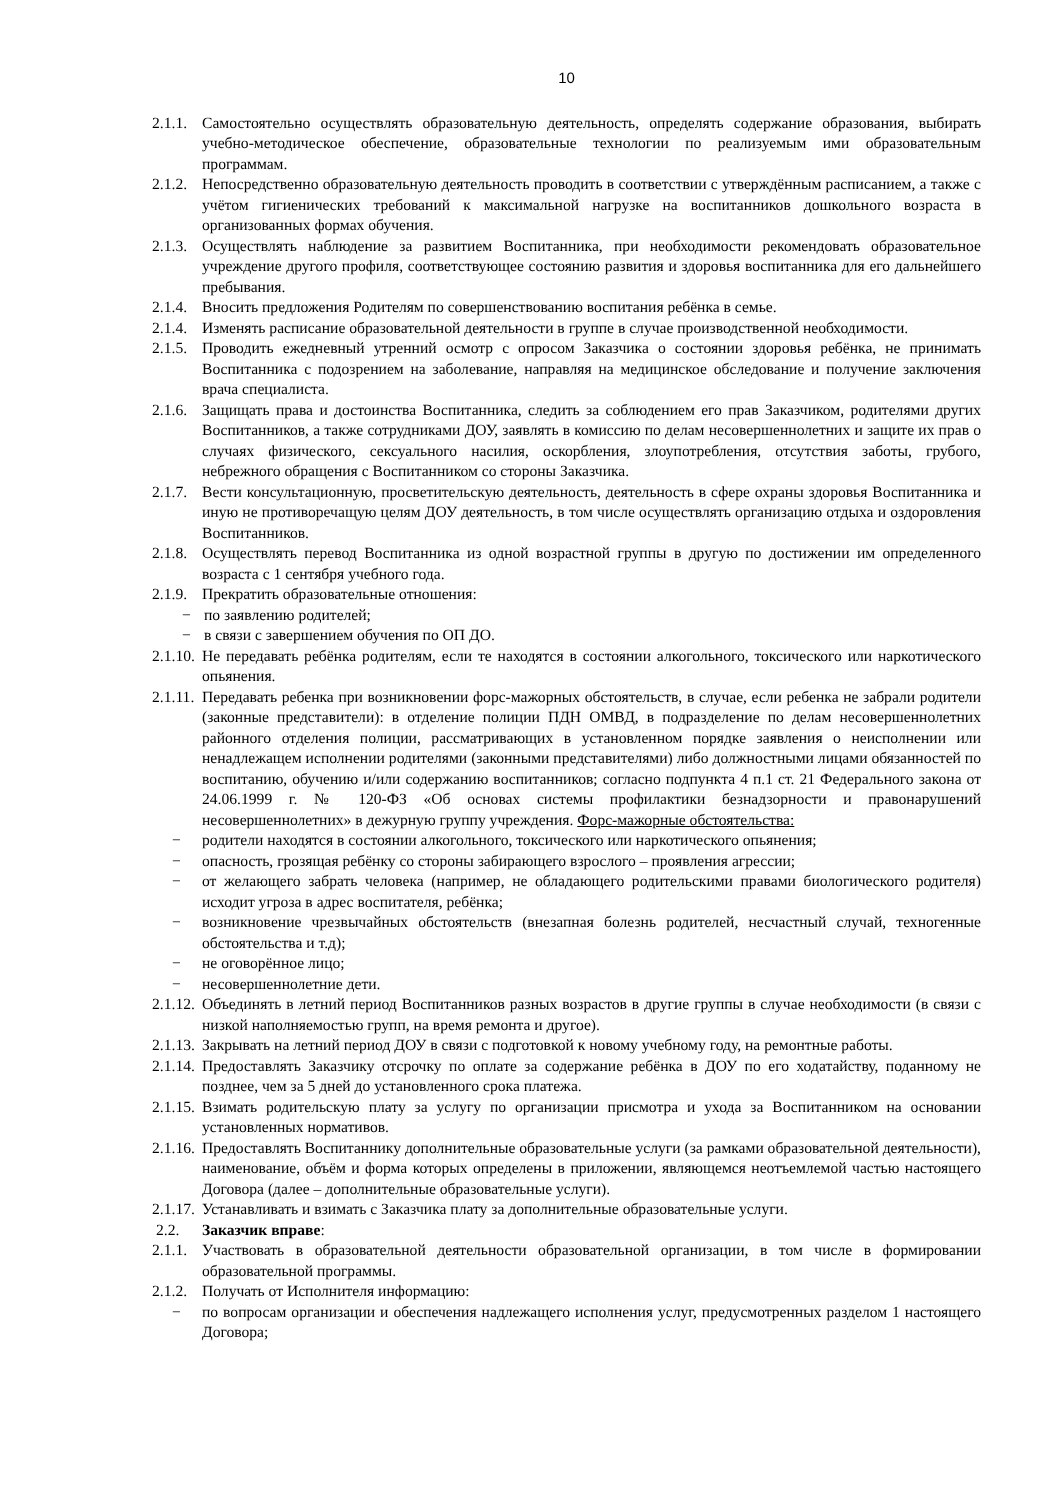10
2.1.1. Самостоятельно осуществлять образовательную деятельность, определять содержание образования, выбирать учебно-методическое обеспечение, образовательные технологии по реализуемым ими образовательным программам.
2.1.2. Непосредственно образовательную деятельность проводить в соответствии с утверждённым расписанием, а также с учётом гигиенических требований к максимальной нагрузке на воспитанников дошкольного возраста в организованных формах обучения.
2.1.3. Осуществлять наблюдение за развитием Воспитанника, при необходимости рекомендовать образовательное учреждение другого профиля, соответствующее состоянию развития и здоровья воспитанника для его дальнейшего пребывания.
2.1.4. Вносить предложения Родителям по совершенствованию воспитания ребёнка в семье.
2.1.4. Изменять расписание образовательной деятельности в группе в случае производственной необходимости.
2.1.5. Проводить ежедневный утренний осмотр с опросом Заказчика о состоянии здоровья ребёнка, не принимать Воспитанника с подозрением на заболевание, направляя на медицинское обследование и получение заключения врача специалиста.
2.1.6. Защищать права и достоинства Воспитанника, следить за соблюдением его прав Заказчиком, родителями других Воспитанников, а также сотрудниками ДОУ, заявлять в комиссию по делам несовершеннолетних и защите их прав о случаях физического, сексуального насилия, оскорбления, злоупотребления, отсутствия заботы, грубого, небрежного обращения с Воспитанником со стороны Заказчика.
2.1.7. Вести консультационную, просветительскую деятельность, деятельность в сфере охраны здоровья Воспитанника и иную не противоречащую целям ДОУ деятельность, в том числе осуществлять организацию отдыха и оздоровления Воспитанников.
2.1.8. Осуществлять перевод Воспитанника из одной возрастной группы в другую по достижении им определенного возраста с 1 сентября учебного года.
2.1.9. Прекратить образовательные отношения:
− по заявлению родителей;
− в связи с завершением обучения по ОП ДО.
2.1.10. Не передавать ребёнка родителям, если те находятся в состоянии алкогольного, токсического или наркотического опьянения.
2.1.11. Передавать ребенка при возникновении форс-мажорных обстоятельств, в случае, если ребенка не забрали родители (законные представители): в отделение полиции ПДН ОМВД, в подразделение по делам несовершеннолетних районного отделения полиции, рассматривающих в установленном порядке заявления о неисполнении или ненадлежащем исполнении родителями (законными представителями) либо должностными лицами обязанностей по воспитанию, обучению и/или содержанию воспитанников; согласно подпункта 4 п.1 ст. 21 Федерального закона от 24.06.1999 г. № 120-ФЗ «Об основах системы профилактики безнадзорности и правонарушений несовершеннолетних» в дежурную группу учреждения. Форс-мажорные обстоятельства:
− родители находятся в состоянии алкогольного, токсического или наркотического опьянения;
− опасность, грозящая ребёнку со стороны забирающего взрослого – проявления агрессии;
− от желающего забрать человека (например, не обладающего родительскими правами биологического родителя) исходит угроза в адрес воспитателя, ребёнка;
− возникновение чрезвычайных обстоятельств (внезапная болезнь родителей, несчастный случай, техногенные обстоятельства и т.д);
− не оговорённое лицо;
− несовершеннолетние дети.
2.1.12. Объединять в летний период Воспитанников разных возрастов в другие группы в случае необходимости (в связи с низкой наполняемостью групп, на время ремонта и другое).
2.1.13. Закрывать на летний период ДОУ в связи с подготовкой к новому учебному году, на ремонтные работы.
2.1.14. Предоставлять Заказчику отсрочку по оплате за содержание ребёнка в ДОУ по его ходатайству, поданному не позднее, чем за 5 дней до установленного срока платежа.
2.1.15. Взимать родительскую плату за услугу по организации присмотра и ухода за Воспитанником на основании установленных нормативов.
2.1.16. Предоставлять Воспитаннику дополнительные образовательные услуги (за рамками образовательной деятельности), наименование, объём и форма которых определены в приложении, являющемся неотъемлемой частью настоящего Договора (далее – дополнительные образовательные услуги).
2.1.17. Устанавливать и взимать с Заказчика плату за дополнительные образовательные услуги.
2.2. Заказчик вправе:
2.1.1. Участвовать в образовательной деятельности образовательной организации, в том числе в формировании образовательной программы.
2.1.2. Получать от Исполнителя информацию:
− по вопросам организации и обеспечения надлежащего исполнения услуг, предусмотренных разделом 1 настоящего Договора;